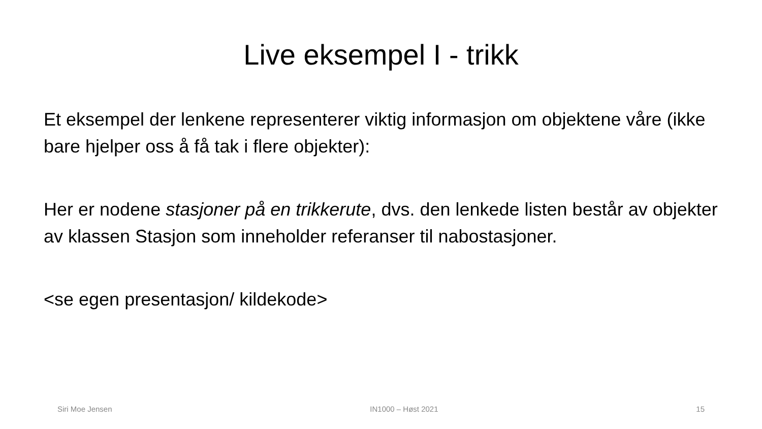Live eksempel I - trikk
Et eksempel der lenkene representerer viktig informasjon om objektene våre (ikke bare hjelper oss å få tak i flere objekter):
Her er nodene stasjoner på en trikkerute, dvs. den lenkede listen består av objekter av klassen Stasjon som inneholder referanser til nabostasjoner.
<se egen presentasjon/ kildekode>
Siri Moe Jensen IN1000 – Høst 2021 15